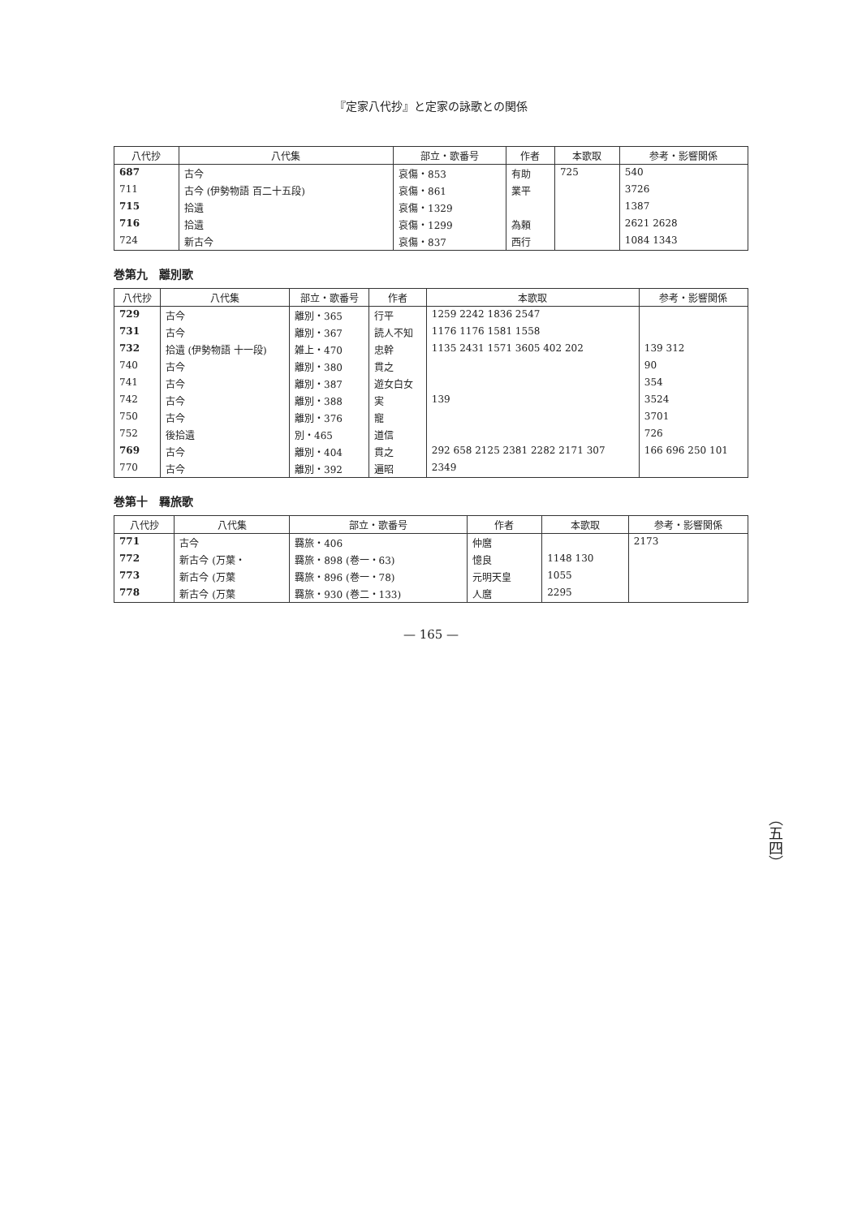『定家八代抄』と定家の詠歌との関係
（五四）
| 八代抄 | 八代集 | 部立・歌番号 | 作者 | 本歌取 | 参考・影響関係 |
| --- | --- | --- | --- | --- | --- |
| 687 | 古今 | 哀傷・853 | 有助 | 725 | 540 |
| 711 | 古今 (伊勢物語 百二十五段) | 哀傷・861 | 業平 | | 3726 |
| 715 | 拾遺 | 哀傷・1329 | | | 1387 |
| 716 | 拾遺 | 哀傷・1299 | 為頼 | | 2621 2628 |
| 724 | 新古今 | 哀傷・837 | 西行 | | 1084 1343 |
巻第九　離別歌
| 八代抄 | 八代集 | 部立・歌番号 | 作者 | 本歌取 | 参考・影響関係 |
| --- | --- | --- | --- | --- | --- |
| 729 | 古今 | 離別・365 | 行平 | 1259 2242 1836 2547 | |
| 731 | 古今 | 離別・367 | 読人不知 | 1176 1176 1581 1558 | |
| 732 | 拾遺 (伊勢物語 十一段) | 雑上・470 | 忠幹 | 1135 2431 1571 3605 402 202 | 139 312 |
| 740 | 古今 | 離別・380 | 貫之 | | 90 |
| 741 | 古今 | 離別・387 | 遊女白女 | | 354 |
| 742 | 古今 | 離別・388 | 実 | 139 | 3524 |
| 750 | 古今 | 離別・376 | 寵 | | 3701 |
| 752 | 後拾遺 | 別・465 | 道信 | | 726 |
| 769 | 古今 | 離別・404 | 貫之 | 292 658 2125 2381 2282 2171 307 | 166 696 250 101 |
| 770 | 古今 | 離別・392 | 遍昭 | 2349 | |
巻第十　羇旅歌
| 八代抄 | 八代集 | 部立・歌番号 | 作者 | 本歌取 | 参考・影響関係 |
| --- | --- | --- | --- | --- | --- |
| 771 | 古今 | 羇旅・406 | 仲麿 | | 2173 |
| 772 | 新古今 (万葉・ | 羇旅・898 (巻一・63) | 憶良 | 1148 130 | |
| 773 | 新古今 (万葉 | 羇旅・896 (巻一・78) | 元明天皇 | 1055 | |
| 778 | 新古今 (万葉 | 羇旅・930 (巻二・133) | 人麿 | 2295 | |
— 165 —